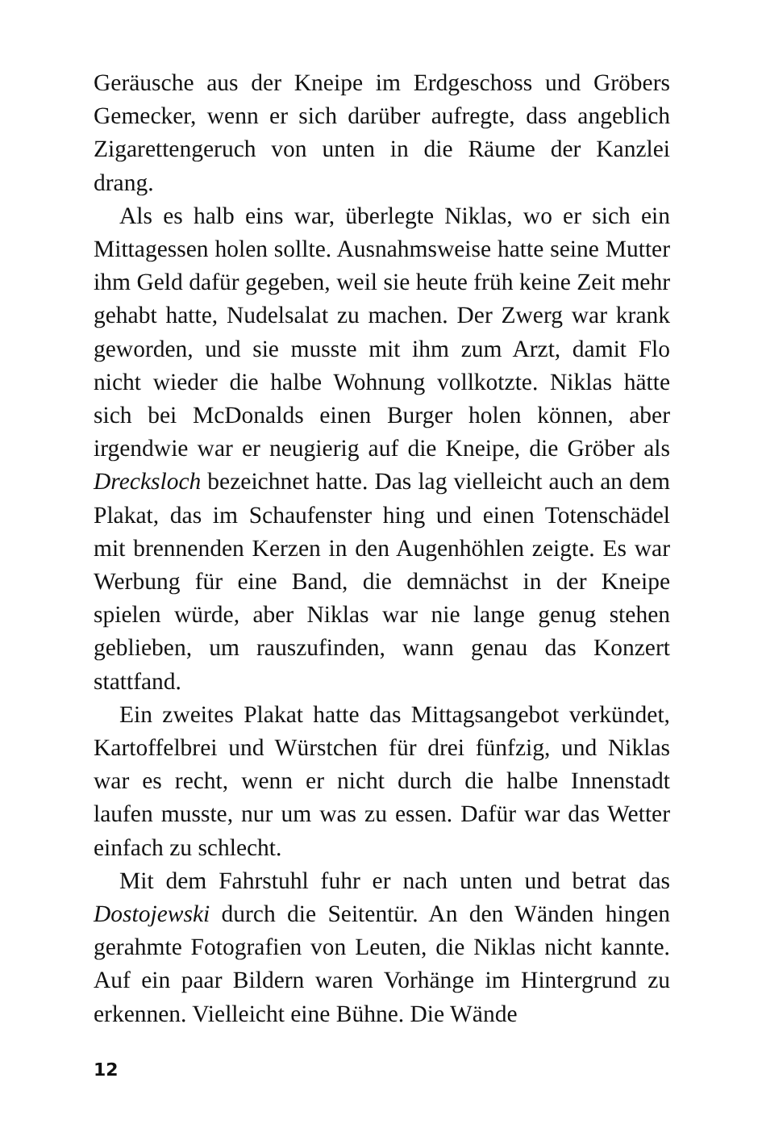Geräusche aus der Kneipe im Erdgeschoss und Gröbers Gemecker, wenn er sich darüber aufregte, dass angeblich Zigarettengeruch von unten in die Räume der Kanzlei drang.
Als es halb eins war, überlegte Niklas, wo er sich ein Mittagessen holen sollte. Ausnahmsweise hatte seine Mutter ihm Geld dafür gegeben, weil sie heute früh keine Zeit mehr gehabt hatte, Nudelsalat zu machen. Der Zwerg war krank geworden, und sie musste mit ihm zum Arzt, damit Flo nicht wieder die halbe Wohnung vollkotzte. Niklas hätte sich bei McDonalds einen Burger holen können, aber irgendwie war er neugierig auf die Kneipe, die Gröber als Drecksloch bezeichnet hatte. Das lag vielleicht auch an dem Plakat, das im Schaufenster hing und einen Totenschädel mit brennenden Kerzen in den Augenhöhlen zeigte. Es war Werbung für eine Band, die demnächst in der Kneipe spielen würde, aber Niklas war nie lange genug stehen geblieben, um rauszufinden, wann genau das Konzert stattfand.
Ein zweites Plakat hatte das Mittagsangebot verkündet, Kartoffelbrei und Würstchen für drei fünfzig, und Niklas war es recht, wenn er nicht durch die halbe Innenstadt laufen musste, nur um was zu essen. Dafür war das Wetter einfach zu schlecht.
Mit dem Fahrstuhl fuhr er nach unten und betrat das Dostojewski durch die Seitentür. An den Wänden hingen gerahmte Fotografien von Leuten, die Niklas nicht kannte. Auf ein paar Bildern waren Vorhänge im Hintergrund zu erkennen. Vielleicht eine Bühne. Die Wände
12